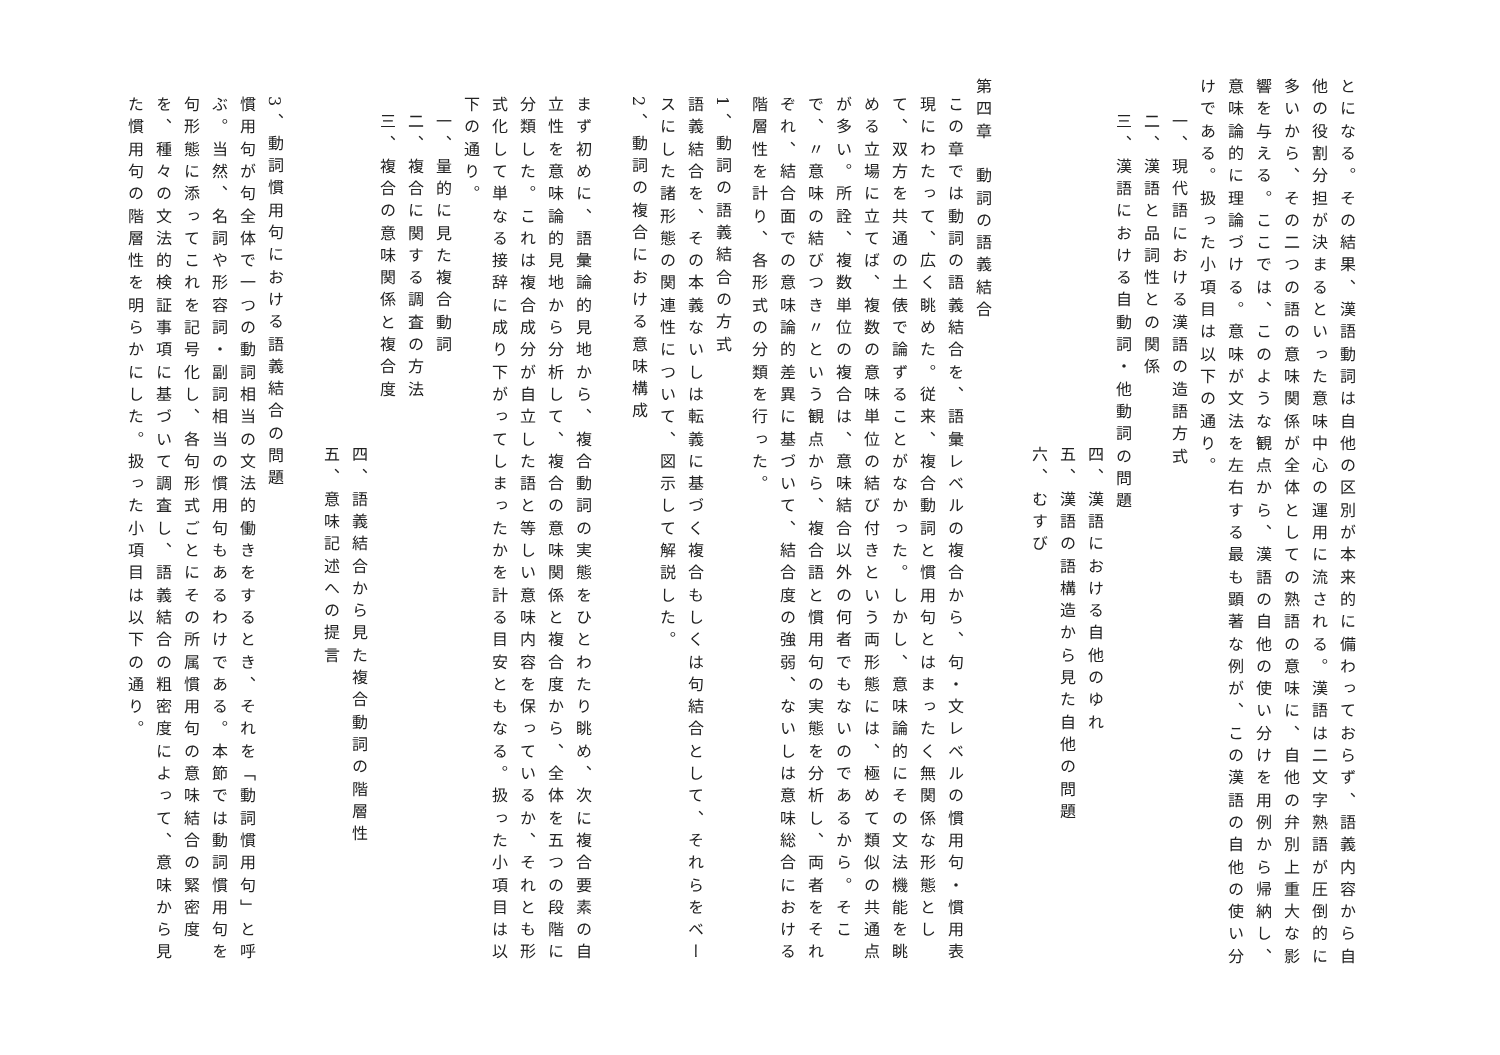とになる。その結果、漢語動詞は自他の区別が本来的に備わっておらず、語義内容から自他の役割分担が決まるといった意味中心の運用に流される。漢語は二文字熟語が圧倒的に多いから、その二つの語の意味関係が全体としての熟語の意味に、自他の弁別上重大な影響を与える。ここでは、このような観点から、漢語の自他の使い分けを用例から帰納し、意味論的に理論づける。意味が文法を左右する最も顕著な例が、この漢語の自他の使い分けである。扱った小項目は以下の通り。
一、現代語における漢語の造語方式
二、漢語と品詞性との関係
三、漢語における自動詞・他動詞の問題
四、漢語における自他のゆれ
五、漢語の語構造から見た自他の問題
六、むすび
第四章　動詞の語義結合
この章では動詞の語義結合を、語彙レベルの複合から、句・文レベルの慣用句・慣用表現にわたって、広く眺めた。従来、複合動詞と慣用句とはまったく無関係な形態として、双方を共通の土俵で論ずることがなかった。しかし、意味論的にその文法機能を眺める立場に立てば、複数の意味単位の結び付きという両形態には、極めて類似の共通点が多い。所詮、複数単位の複合は、意味結合以外の何者でもないのであるから。そこで、〃意味の結びつき〃という観点から、複合語と慣用句の実態を分析し、両者をそれぞれ、結合面での意味論的差異に基づいて、結合度の強弱、ないしは意味総合における階層性を計り、各形式の分類を行った。
1、動詞の語義結合の方式
語義結合を、その本義ないしは転義に基づく複合もしくは句結合として、それらをベースにした諸形態の関連性について、図示して解説した。
2、動詞の複合における意味構成
まず初めに、語彙論的見地から、複合動詞の実態をひとわたり眺め、次に複合要素の自立性を意味論的見地から分析して、複合の意味関係と複合度から、全体を五つの段階に分類した。これは複合成分が自立した語と等しい意味内容を保っているか、それとも形式化して単なる接辞に成り下がってしまったかを計る目安ともなる。扱った小項目は以下の通り。
一、量的に見た複合動詞
二、複合に関する調査の方法
三、複合の意味関係と複合度
四、語義結合から見た複合動詞の階層性
五、意味記述への提言
3、動詞慣用句における語義結合の問題
慣用句が句全体で一つの動詞相当の文法的働きをするとき、それを「動詞慣用句」と呼ぶ。当然、名詞や形容詞・副詞相当の慣用句もあるわけである。本節では動詞慣用句を句形態に添ってこれを記号化し、各句形式ごとにその所属慣用句の意味結合の緊密度を、種々の文法的検証事項に基づいて調査し、語義結合の粗密度によって、意味から見た慣用句の階層性を明らかにした。扱った小項目は以下の通り。